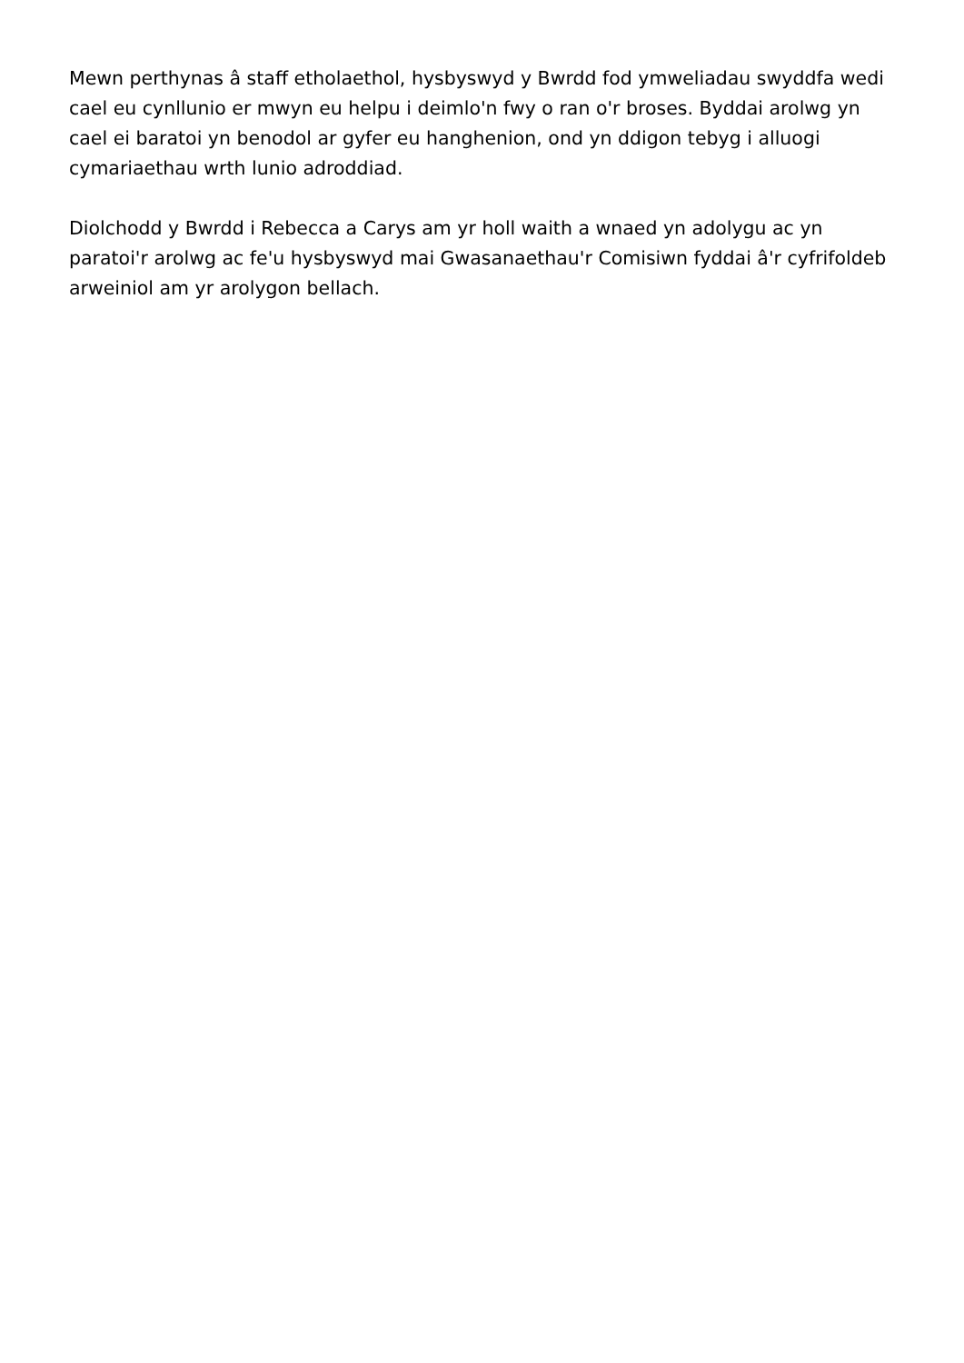Mewn perthynas â staff etholaethol, hysbyswyd y Bwrdd fod ymweliadau swyddfa wedi cael eu cynllunio er mwyn eu helpu i deimlo'n fwy o ran o'r broses. Byddai arolwg yn cael ei baratoi yn benodol ar gyfer eu hanghenion, ond yn ddigon tebyg i alluogi cymariaethau wrth lunio adroddiad.
Diolchodd y Bwrdd i Rebecca a Carys am yr holl waith a wnaed yn adolygu ac yn paratoi'r arolwg ac fe'u hysbyswyd mai Gwasanaethau'r Comisiwn fyddai â'r cyfrifoldeb arweiniol am yr arolygon bellach.